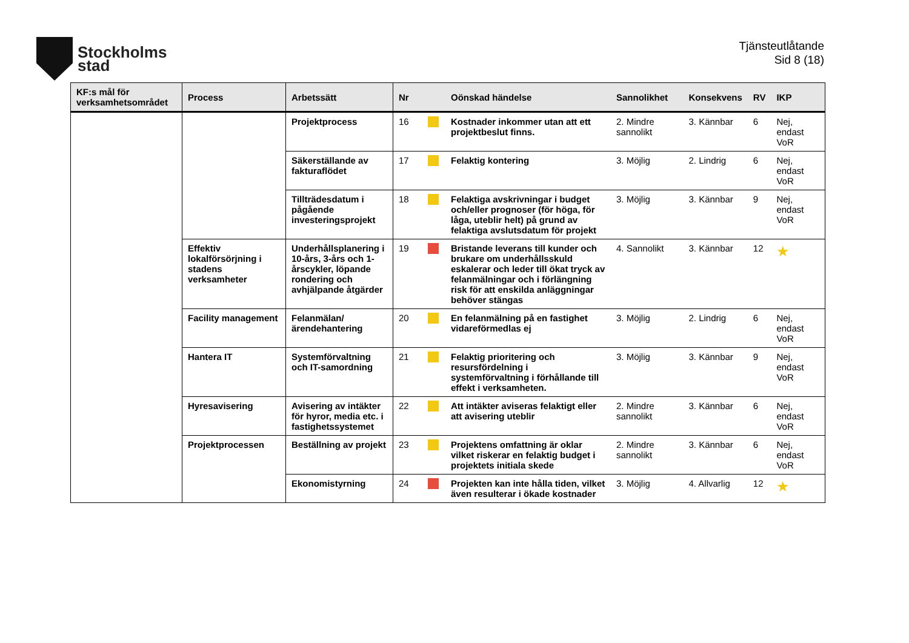Stockholms
stad
Tjänsteutlåtande
Sid 8 (18)
| KF:s mål för verksamhetsområdet | Process | Arbetssätt | Nr | | Oönskad händelse | Sannolikhet | Konsekvens | RV | IKP |
| --- | --- | --- | --- | --- | --- | --- | --- | --- | --- |
| | | Projektprocess | 16 | | Kostnader inkommer utan att ett projektbeslut finns. | 2. Mindre sannolikt | 3. Kännbar | 6 | Nej, endast VoR |
| | | Säkerställande av fakturaflödet | 17 | | Felaktig kontering | 3. Möjlig | 2. Lindrig | 6 | Nej, endast VoR |
| | | Tillträdesdatum i pågående investeringsprojekt | 18 | | Felaktiga avskrivningar i budget och/eller prognoser (för höga, för låga, uteblir helt) på grund av felaktiga avslutsdatum för projekt | 3. Möjlig | 3. Kännbar | 9 | Nej, endast VoR |
| | Effektiv lokalförsörjning i stadens verksamheter | Underhållsplanering i 10-års, 3-års och 1-årscykler, löpande rondering och avhjälpande åtgärder | 19 | | Bristande leverans till kunder och brukare om underhållsskuld eskalerar och leder till ökat tryck av felanmälningar och i förlängning risk för att enskilda anläggningar behöver stängas | 4. Sannolikt | 3. Kännbar | 12 | ★ |
| | Facility management | Felanmälan/ärendehantering | 20 | | En felanmälning på en fastighet vidareförmedlas ej | 3. Möjlig | 2. Lindrig | 6 | Nej, endast VoR |
| | Hantera IT | Systemförvaltning och IT-samordning | 21 | | Felaktig prioritering och resursfördelning i systemförvaltning i förhållande till effekt i verksamheten. | 3. Möjlig | 3. Kännbar | 9 | Nej, endast VoR |
| | Hyresavisering | Avisering av intäkter för hyror, media etc. i fastighetssystemet | 22 | | Att intäkter aviseras felaktigt eller att avisering uteblir | 2. Mindre sannolikt | 3. Kännbar | 6 | Nej, endast VoR |
| | Projektprocessen | Beställning av projekt | 23 | | Projektens omfattning är oklar vilket riskerar en felaktig budget i projektets initiala skede | 2. Mindre sannolikt | 3. Kännbar | 6 | Nej, endast VoR |
| | | Ekonomistyrning | 24 | | Projekten kan inte hålla tiden, vilket även resulterar i ökade kostnader | 3. Möjlig | 4. Allvarlig | 12 | ★ |